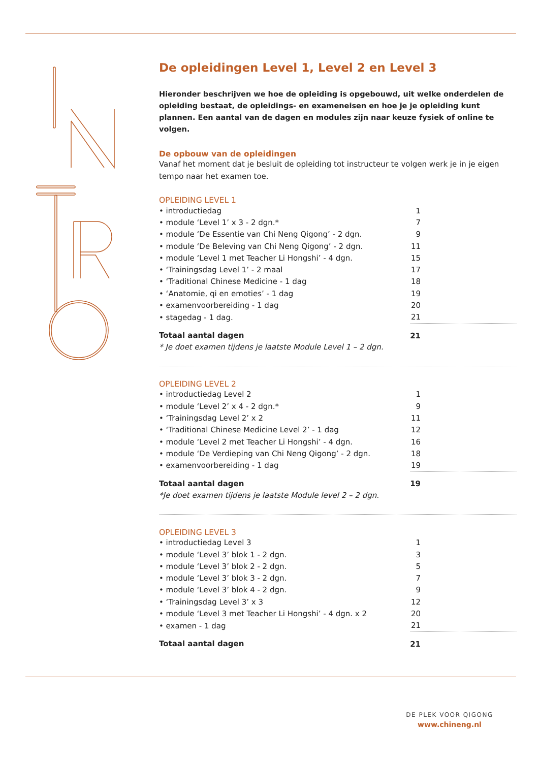De opleidingen Level 1, Level 2 en Level 3
Hieronder beschrijven we hoe de opleiding is opgebouwd, uit welke onderdelen de opleiding bestaat, de opleidings- en exameneisen en hoe je je opleiding kunt plannen. Een aantal van de dagen en modules zijn naar keuze fysiek of online te volgen.
De opbouw van de opleidingen
Vanaf het moment dat je besluit de opleiding tot instructeur te volgen werk je in je eigen tempo naar het examen toe.
OPLEIDING LEVEL 1
| • introductiedag | 1 |
| • module ‘Level 1’ x 3 - 2 dgn.* | 7 |
| • module ‘De Essentie van Chi Neng Qigong’ - 2 dgn. | 9 |
| • module ‘De Beleving van Chi Neng Qigong’ - 2 dgn. | 11 |
| • module ‘Level 1 met Teacher Li Hongshi’ - 4 dgn. | 15 |
| • ‘Trainingsdag Level 1’ - 2 maal | 17 |
| • ‘Traditional Chinese Medicine - 1 dag | 18 |
| • ‘Anatomie, qi en emoties’ - 1 dag | 19 |
| • examenvoorbereiding - 1 dag | 20 |
| • stagedag - 1 dag. | 21 |
| Totaal aantal dagen | 21 |
* Je doet examen tijdens je laatste Module Level 1 – 2 dgn.
OPLEIDING LEVEL 2
| • introductiedag Level 2 | 1 |
| • module ‘Level 2’ x 4 - 2 dgn.* | 9 |
| • ‘Trainingsdag Level 2’ x 2 | 11 |
| • ‘Traditional Chinese Medicine Level 2’ - 1 dag | 12 |
| • module ‘Level 2 met Teacher Li Hongshi’ - 4 dgn. | 16 |
| • module ‘De Verdieping van Chi Neng Qigong’ - 2 dgn. | 18 |
| • examenvoorbereiding - 1 dag | 19 |
| Totaal aantal dagen | 19 |
*Je doet examen tijdens je laatste Module level 2 – 2 dgn.
OPLEIDING LEVEL 3
| • introductiedag Level 3 | 1 |
| • module ‘Level 3’ blok 1 - 2 dgn. | 3 |
| • module ‘Level 3’ blok 2 - 2 dgn. | 5 |
| • module ‘Level 3’ blok 3 - 2 dgn. | 7 |
| • module ‘Level 3’ blok 4 - 2 dgn. | 9 |
| • ‘Trainingsdag Level 3’ x 3 | 12 |
| • module ‘Level 3 met Teacher Li Hongshi’ - 4 dgn. x 2 | 20 |
| • examen - 1 dag | 21 |
| Totaal aantal dagen | 21 |
DE PLEK VOOR QIGONG
www.chineng.nl